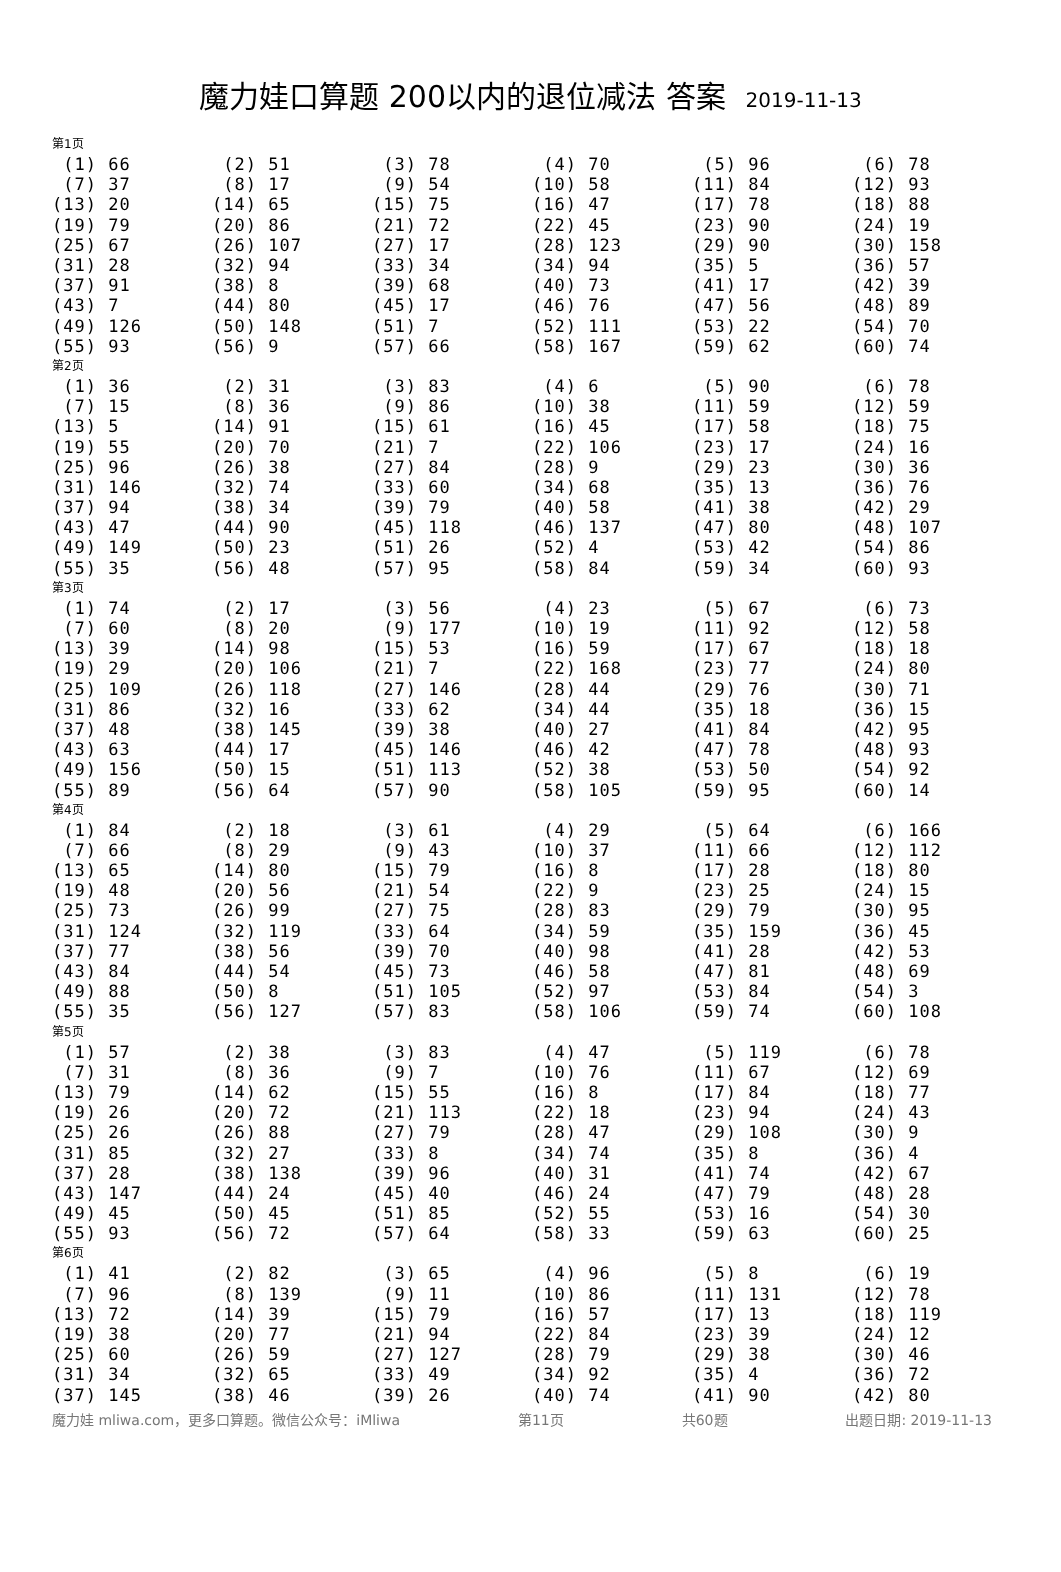魔力娃口算题 200以内的退位减法 答案 2019-11-13
第1页
| (1) 66 | (2) 51 | (3) 78 | (4) 70 | (5) 96 | (6) 78 |
| (7) 37 | (8) 17 | (9) 54 | (10) 58 | (11) 84 | (12) 93 |
| (13) 20 | (14) 65 | (15) 75 | (16) 47 | (17) 78 | (18) 88 |
| (19) 79 | (20) 86 | (21) 72 | (22) 45 | (23) 90 | (24) 19 |
| (25) 67 | (26) 107 | (27) 17 | (28) 123 | (29) 90 | (30) 158 |
| (31) 28 | (32) 94 | (33) 34 | (34) 94 | (35) 5 | (36) 57 |
| (37) 91 | (38) 8 | (39) 68 | (40) 73 | (41) 17 | (42) 39 |
| (43) 7 | (44) 80 | (45) 17 | (46) 76 | (47) 56 | (48) 89 |
| (49) 126 | (50) 148 | (51) 7 | (52) 111 | (53) 22 | (54) 70 |
| (55) 93 | (56) 9 | (57) 66 | (58) 167 | (59) 62 | (60) 74 |
第2页
| (1) 36 | (2) 31 | (3) 83 | (4) 6 | (5) 90 | (6) 78 |
| (7) 15 | (8) 36 | (9) 86 | (10) 38 | (11) 59 | (12) 59 |
| (13) 5 | (14) 91 | (15) 61 | (16) 45 | (17) 58 | (18) 75 |
| (19) 55 | (20) 70 | (21) 7 | (22) 106 | (23) 17 | (24) 16 |
| (25) 96 | (26) 38 | (27) 84 | (28) 9 | (29) 23 | (30) 36 |
| (31) 146 | (32) 74 | (33) 60 | (34) 68 | (35) 13 | (36) 76 |
| (37) 94 | (38) 34 | (39) 79 | (40) 58 | (41) 38 | (42) 29 |
| (43) 47 | (44) 90 | (45) 118 | (46) 137 | (47) 80 | (48) 107 |
| (49) 149 | (50) 23 | (51) 26 | (52) 4 | (53) 42 | (54) 86 |
| (55) 35 | (56) 48 | (57) 95 | (58) 84 | (59) 34 | (60) 93 |
第3页
| (1) 74 | (2) 17 | (3) 56 | (4) 23 | (5) 67 | (6) 73 |
| (7) 60 | (8) 20 | (9) 177 | (10) 19 | (11) 92 | (12) 58 |
| (13) 39 | (14) 98 | (15) 53 | (16) 59 | (17) 67 | (18) 18 |
| (19) 29 | (20) 106 | (21) 7 | (22) 168 | (23) 77 | (24) 80 |
| (25) 109 | (26) 118 | (27) 146 | (28) 44 | (29) 76 | (30) 71 |
| (31) 86 | (32) 16 | (33) 62 | (34) 44 | (35) 18 | (36) 15 |
| (37) 48 | (38) 145 | (39) 38 | (40) 27 | (41) 84 | (42) 95 |
| (43) 63 | (44) 17 | (45) 146 | (46) 42 | (47) 78 | (48) 93 |
| (49) 156 | (50) 15 | (51) 113 | (52) 38 | (53) 50 | (54) 92 |
| (55) 89 | (56) 64 | (57) 90 | (58) 105 | (59) 95 | (60) 14 |
第4页
| (1) 84 | (2) 18 | (3) 61 | (4) 29 | (5) 64 | (6) 166 |
| (7) 66 | (8) 29 | (9) 43 | (10) 37 | (11) 66 | (12) 112 |
| (13) 65 | (14) 80 | (15) 79 | (16) 8 | (17) 28 | (18) 80 |
| (19) 48 | (20) 56 | (21) 54 | (22) 9 | (23) 25 | (24) 15 |
| (25) 73 | (26) 99 | (27) 75 | (28) 83 | (29) 79 | (30) 95 |
| (31) 124 | (32) 119 | (33) 64 | (34) 59 | (35) 159 | (36) 45 |
| (37) 77 | (38) 56 | (39) 70 | (40) 98 | (41) 28 | (42) 53 |
| (43) 84 | (44) 54 | (45) 73 | (46) 58 | (47) 81 | (48) 69 |
| (49) 88 | (50) 8 | (51) 105 | (52) 97 | (53) 84 | (54) 3 |
| (55) 35 | (56) 127 | (57) 83 | (58) 106 | (59) 74 | (60) 108 |
第5页
| (1) 57 | (2) 38 | (3) 83 | (4) 47 | (5) 119 | (6) 78 |
| (7) 31 | (8) 36 | (9) 7 | (10) 76 | (11) 67 | (12) 69 |
| (13) 79 | (14) 62 | (15) 55 | (16) 8 | (17) 84 | (18) 77 |
| (19) 26 | (20) 72 | (21) 113 | (22) 18 | (23) 94 | (24) 43 |
| (25) 26 | (26) 88 | (27) 79 | (28) 47 | (29) 108 | (30) 9 |
| (31) 85 | (32) 27 | (33) 8 | (34) 74 | (35) 8 | (36) 4 |
| (37) 28 | (38) 138 | (39) 96 | (40) 31 | (41) 74 | (42) 67 |
| (43) 147 | (44) 24 | (45) 40 | (46) 24 | (47) 79 | (48) 28 |
| (49) 45 | (50) 45 | (51) 85 | (52) 55 | (53) 16 | (54) 30 |
| (55) 93 | (56) 72 | (57) 64 | (58) 33 | (59) 63 | (60) 25 |
第6页
| (1) 41 | (2) 82 | (3) 65 | (4) 96 | (5) 8 | (6) 19 |
| (7) 96 | (8) 139 | (9) 11 | (10) 86 | (11) 131 | (12) 78 |
| (13) 72 | (14) 39 | (15) 79 | (16) 57 | (17) 13 | (18) 119 |
| (19) 38 | (20) 77 | (21) 94 | (22) 84 | (23) 39 | (24) 12 |
| (25) 60 | (26) 59 | (27) 127 | (28) 79 | (29) 38 | (30) 46 |
| (31) 34 | (32) 65 | (33) 49 | (34) 92 | (35) 4 | (36) 72 |
| (37) 145 | (38) 46 | (39) 26 | (40) 74 | (41) 90 | (42) 80 |
魔力娃 mliwa.com，更多口算题。微信公众号：iMliwa 第11页 共60题 出题日期: 2019-11-13